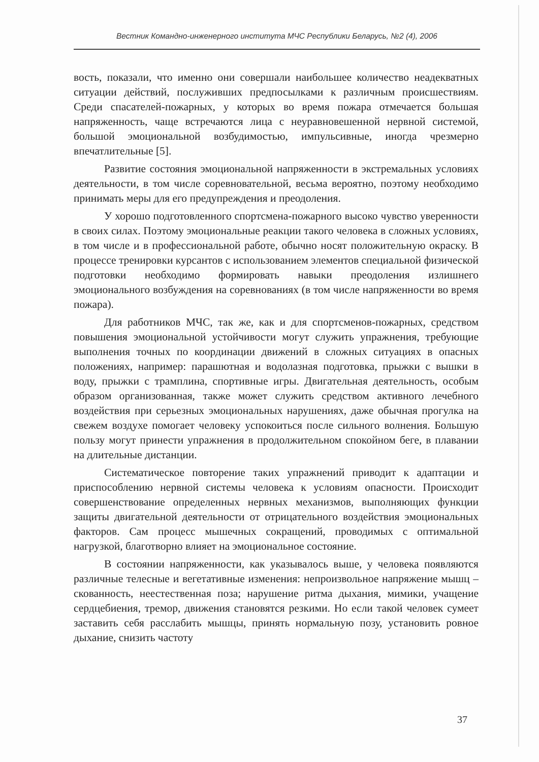Вестник Командно-инженерного института МЧС Республики Беларусь, №2 (4), 2006
вость, показали, что именно они совершали наибольшее количество неадекватных ситуации действий, послуживших предпосылками к различным происшествиям. Среди спасателей-пожарных, у которых во время пожара отмечается большая напряженность, чаще встречаются лица с неуравновешенной нервной системой, большой эмоциональной возбудимостью, импульсивные, иногда чрезмерно впечатлительные [5].
Развитие состояния эмоциональной напряженности в экстремальных условиях деятельности, в том числе соревновательной, весьма вероятно, поэтому необходимо принимать меры для его предупреждения и преодоления.
У хорошо подготовленного спортсмена-пожарного высоко чувство уверенности в своих силах. Поэтому эмоциональные реакции такого человека в сложных условиях, в том числе и в профессиональной работе, обычно носят положительную окраску. В процессе тренировки курсантов с использованием элементов специальной физической подготовки необходимо формировать навыки преодоления излишнего эмоционального возбуждения на соревнованиях (в том числе напряженности во время пожара).
Для работников МЧС, так же, как и для спортсменов-пожарных, средством повышения эмоциональной устойчивости могут служить упражнения, требующие выполнения точных по координации движений в сложных ситуациях в опасных положениях, например: парашютная и водолазная подготовка, прыжки с вышки в воду, прыжки с трамплина, спортивные игры. Двигательная деятельность, особым образом организованная, также может служить средством активного лечебного воздействия при серьезных эмоциональных нарушениях, даже обычная прогулка на свежем воздухе помогает человеку успокоиться после сильного волнения. Большую пользу могут принести упражнения в продолжительном спокойном беге, в плавании на длительные дистанции.
Систематическое повторение таких упражнений приводит к адаптации и приспособлению нервной системы человека к условиям опасности. Происходит совершенствование определенных нервных механизмов, выполняющих функции защиты двигательной деятельности от отрицательного воздействия эмоциональных факторов. Сам процесс мышечных сокращений, проводимых с оптимальной нагрузкой, благотворно влияет на эмоциональное состояние.
В состоянии напряженности, как указывалось выше, у человека появляются различные телесные и вегетативные изменения: непроизвольное напряжение мышц – скованность, неестественная поза; нарушение ритма дыхания, мимики, учащение сердцебиения, тремор, движения становятся резкими. Но если такой человек сумеет заставить себя расслабить мышцы, принять нормальную позу, установить ровное дыхание, снизить частоту
37